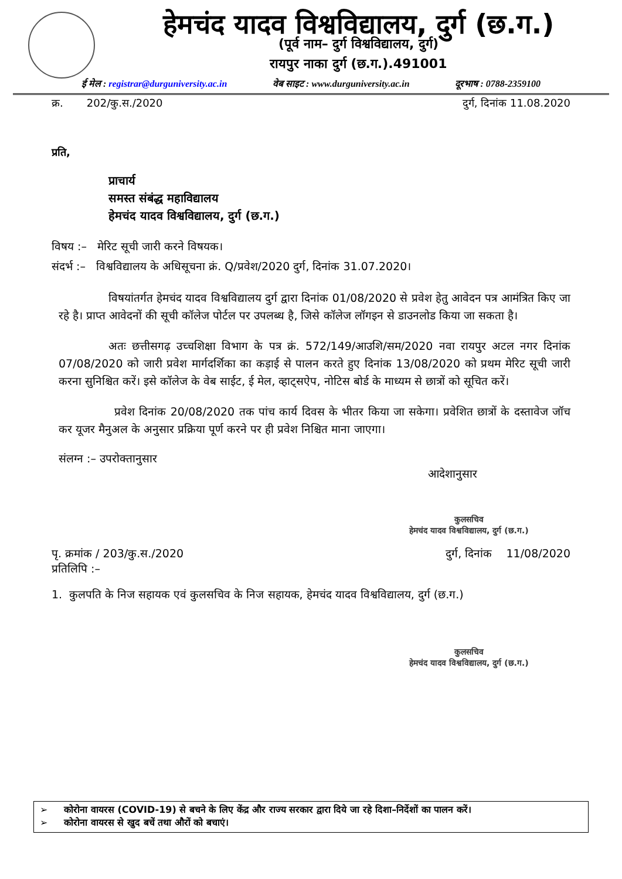हेमचंद यादव विश्वविद्यालय, दुर्ग (छ.ग.)
(पूर्व नाम– दुर्ग विश्वविद्यालय, दुर्ग)
रायपुर नाका दुर्ग (छ.ग.).491001
ई मेल : registrar@durguniversity.ac.in वेब साइट : www.durguniversity.ac.in दूरभाष : 0788-2359100
क्र. 202/कु.स./2020 दुर्ग, दिनांक 11.08.2020
प्रति,
प्राचार्य
समस्त संबंद्ध महाविद्यालय
हेमचंद यादव विश्वविद्यालय, दुर्ग (छ.ग.)
विषय :– मेरिट सूची जारी करने विषयक।
संदर्भ :– विश्वविद्यालय के अधिसूचना क्रं. Q/प्रवेश/2020 दुर्ग, दिनांक 31.07.2020।
विषयांतर्गत हेमचंद यादव विश्वविद्यालय दुर्ग द्वारा दिनांक 01/08/2020 से प्रवेश हेतु आवेदन पत्र आमंत्रित किए जा रहे है। प्राप्त आवेदनों की सूची कॉलेज पोर्टल पर उपलब्ध है, जिसे कॉलेज लॉगइन से डाउनलोड किया जा सकता है।
अतः छत्तीसगढ़ उच्चशिक्षा विभाग के पत्र क्रं. 572/149/आउशि/सम/2020 नवा रायपुर अटल नगर दिनांक 07/08/2020 को जारी प्रवेश मार्गदर्शिका का कड़ाई से पालन करते हुए दिनांक 13/08/2020 को प्रथम मेरिट सूची जारी करना सुनिश्चित करें। इसे कॉलेज के वेब साईट, ई मेल, व्हाट्सऐप, नोटिस बोर्ड के माध्यम से छात्रों को सूचित करें।
प्रवेश दिनांक 20/08/2020 तक पांच कार्य दिवस के भीतर किया जा सकेगा। प्रवेशित छात्रों के दस्तावेज जॉच कर यूजर मैनुअल के अनुसार प्रक्रिया पूर्ण करने पर ही प्रवेश निश्चित माना जाएगा।
संलग्न :– उपरोक्तानुसार
आदेशानुसार
कुलसचिव
हेमचंद यादव विश्वविद्यालय, दुर्ग (छ.ग.)
पृ. क्रमांक / 203/कु.स./2020 दुर्ग, दिनांक 11/08/2020
प्रतिलिपि :–
1. कुलपति के निज सहायक एवं कुलसचिव के निज सहायक, हेमचंद यादव विश्वविद्यालय, दुर्ग (छ.ग.)
कुलसचिव
हेमचंद यादव विश्वविद्यालय, दुर्ग (छ.ग.)
➢ कोरोना वायरस (COVID-19) से बचने के लिए केंद्र और राज्य सरकार द्वारा दिये जा रहे दिशा–निर्देशों का पालन करें।
➢ कोरोना वायरस से खुद बचें तथा औरों को बचाएं।